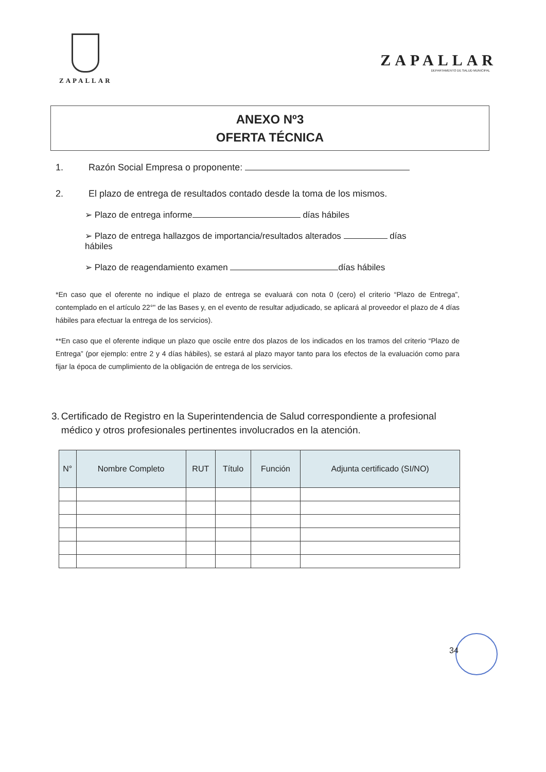ZAPALLAR
ZAPALLAR
DEPARTAMENTO DE SALUD MUNICIPAL
ANEXO Nº3
OFERTA TÉCNICA
1. Razón Social Empresa o proponente:
2. El plazo de entrega de resultados contado desde la toma de los mismos.
➢ Plazo de entrega informe días hábiles
➢ Plazo de entrega hallazgos de importancia/resultados alterados días hábiles
➢ Plazo de reagendamiento examen días hábiles
*En caso que el oferente no indique el plazo de entrega se evaluará con nota 0 (cero) el criterio “Plazo de Entrega”, contemplado en el artículo 22°" de las Bases y, en el evento de resultar adjudicado, se aplicará al proveedor el plazo de 4 días hábiles para efectuar la entrega de los servicios).
**En caso que el oferente indique un plazo que oscile entre dos plazos de los indicados en los tramos del criterio “Plazo de Entrega” (por ejemplo: entre 2 y 4 días hábiles), se estará al plazo mayor tanto para los efectos de la evaluación como para fijar la época de cumplimiento de la obligación de entrega de los servicios.
3. Certificado de Registro en la Superintendencia de Salud correspondiente a profesional médico y otros profesionales pertinentes involucrados en la atención.
| N° | Nombre Completo | RUT | Título | Función | Adjunta certificado (SI/NO) |
| --- | --- | --- | --- | --- | --- |
34